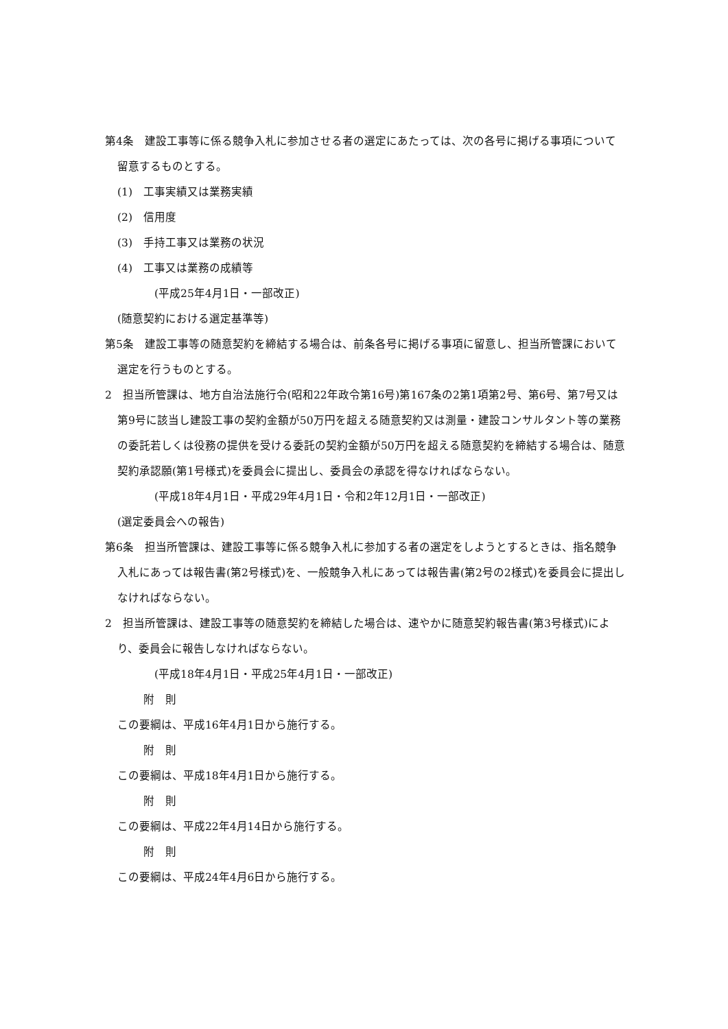第4条　建設工事等に係る競争入札に参加させる者の選定にあたっては、次の各号に掲げる事項について留意するものとする。
(1)　工事実績又は業務実績
(2)　信用度
(3)　手持工事又は業務の状況
(4)　工事又は業務の成績等
(平成25年4月1日・一部改正)
(随意契約における選定基準等)
第5条　建設工事等の随意契約を締結する場合は、前条各号に掲げる事項に留意し、担当所管課において選定を行うものとする。
2　担当所管課は、地方自治法施行令(昭和22年政令第16号)第167条の2第1項第2号、第6号、第7号又は第9号に該当し建設工事の契約金額が50万円を超える随意契約又は測量・建設コンサルタント等の業務の委託若しくは役務の提供を受ける委託の契約金額が50万円を超える随意契約を締結する場合は、随意契約承認願(第1号様式)を委員会に提出し、委員会の承認を得なければならない。
(平成18年4月1日・平成29年4月1日・令和2年12月1日・一部改正)
(選定委員会への報告)
第6条　担当所管課は、建設工事等に係る競争入札に参加する者の選定をしようとするときは、指名競争入札にあっては報告書(第2号様式)を、一般競争入札にあっては報告書(第2号の2様式)を委員会に提出しなければならない。
2　担当所管課は、建設工事等の随意契約を締結した場合は、速やかに随意契約報告書(第3号様式)により、委員会に報告しなければならない。
(平成18年4月1日・平成25年4月1日・一部改正)
附　則
この要綱は、平成16年4月1日から施行する。
附　則
この要綱は、平成18年4月1日から施行する。
附　則
この要綱は、平成22年4月14日から施行する。
附　則
この要綱は、平成24年4月6日から施行する。